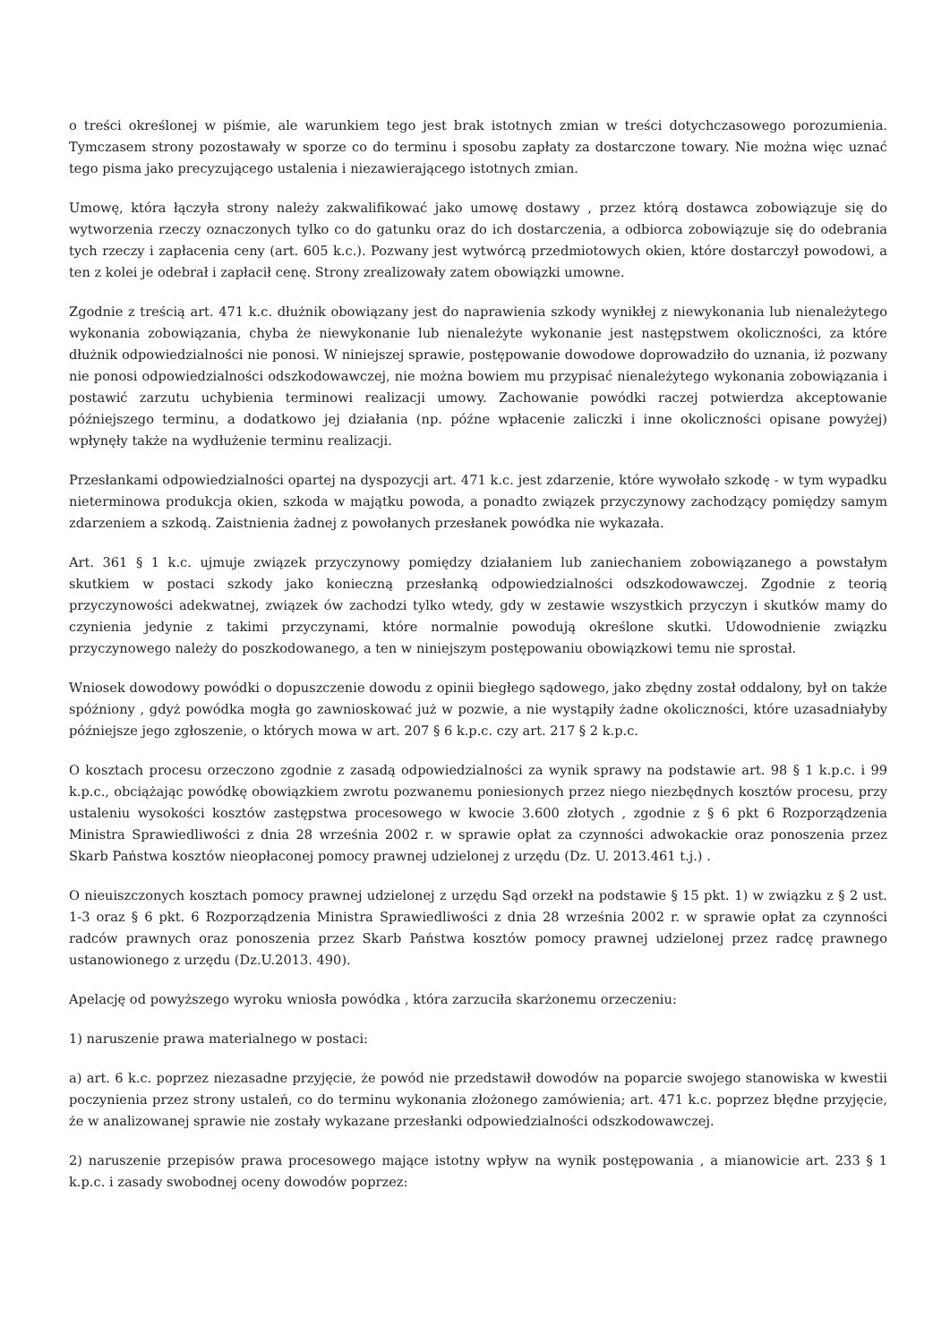o treści określonej w piśmie, ale warunkiem tego jest brak istotnych zmian w treści dotychczasowego porozumienia. Tymczasem strony pozostawały w sporze co do terminu i sposobu zapłaty za dostarczone towary. Nie można więc uznać tego pisma jako precyzującego ustalenia i niezawierającego istotnych zmian.
Umowę, która łączyła strony należy zakwalifikować jako umowę dostawy , przez którą dostawca zobowiązuje się do wytworzenia rzeczy oznaczonych tylko co do gatunku oraz do ich dostarczenia, a odbiorca zobowiązuje się do odebrania tych rzeczy i zapłacenia ceny (art. 605 k.c.). Pozwany jest wytwórcą przedmiotowych okien, które dostarczył powodowi, a ten z kolei je odebrał i zapłacił cenę. Strony zrealizowały zatem obowiązki umowne.
Zgodnie z treścią art. 471 k.c. dłużnik obowiązany jest do naprawienia szkody wynikłej z niewykonania lub nienależytego wykonania zobowiązania, chyba że niewykonanie lub nienależyte wykonanie jest następstwem okoliczności, za które dłużnik odpowiedzialności nie ponosi. W niniejszej sprawie, postępowanie dowodowe doprowadziło do uznania, iż pozwany nie ponosi odpowiedzialności odszkodowawczej, nie można bowiem mu przypisać nienależytego wykonania zobowiązania i postawić zarzutu uchybienia terminowi realizacji umowy. Zachowanie powódki raczej potwierdza akceptowanie późniejszego terminu, a dodatkowo jej działania (np. późne wpłacenie zaliczki i inne okoliczności opisane powyżej) wpłynęły także na wydłużenie terminu realizacji.
Przesłankami odpowiedzialności opartej na dyspozycji art. 471 k.c. jest zdarzenie, które wywołało szkodę - w tym wypadku nieterminowa produkcja okien, szkoda w majątku powoda, a ponadto związek przyczynowy zachodzący pomiędzy samym zdarzeniem a szkodą. Zaistnienia żadnej z powołanych przesłanek powódka nie wykazała.
Art. 361 § 1 k.c. ujmuje związek przyczynowy pomiędzy działaniem lub zaniechaniem zobowiązanego a powstałym skutkiem w postaci szkody jako konieczną przesłanką odpowiedzialności odszkodowawczej. Zgodnie z teorią przyczynowości adekwatnej, związek ów zachodzi tylko wtedy, gdy w zestawie wszystkich przyczyn i skutków mamy do czynienia jedynie z takimi przyczynami, które normalnie powodują określone skutki. Udowodnienie związku przyczynowego należy do poszkodowanego, a ten w niniejszym postępowaniu obowiązkowi temu nie sprostał.
Wniosek dowodowy powódki o dopuszczenie dowodu z opinii biegłego sądowego, jako zbędny został oddalony, był on także spóźniony , gdyż powódka mogła go zawnioskować już w pozwie, a nie wystąpiły żadne okoliczności, które uzasadniałyby późniejsze jego zgłoszenie, o których mowa w art. 207 § 6 k.p.c. czy art. 217 § 2 k.p.c.
O kosztach procesu orzeczono zgodnie z zasadą odpowiedzialności za wynik sprawy na podstawie art. 98 § 1 k.p.c. i 99 k.p.c., obciążając powódkę obowiązkiem zwrotu pozwanemu poniesionych przez niego niezbędnych kosztów procesu, przy ustaleniu wysokości kosztów zastępstwa procesowego w kwocie 3.600 złotych , zgodnie z § 6 pkt 6 Rozporządzenia Ministra Sprawiedliwości z dnia 28 września 2002 r. w sprawie opłat za czynności adwokackie oraz ponoszenia przez Skarb Państwa kosztów nieopłaconej pomocy prawnej udzielonej z urzędu (Dz. U. 2013.461 t.j.) .
O nieuiszczonych kosztach pomocy prawnej udzielonej z urzędu Sąd orzekł na podstawie § 15 pkt. 1) w związku z § 2 ust. 1-3 oraz § 6 pkt. 6 Rozporządzenia Ministra Sprawiedliwości z dnia 28 września 2002 r. w sprawie opłat za czynności radców prawnych oraz ponoszenia przez Skarb Państwa kosztów pomocy prawnej udzielonej przez radcę prawnego ustanowionego z urzędu (Dz.U.2013. 490).
Apelację od powyższego wyroku wniosła powódka , która zarzuciła skarżonemu orzeczeniu:
1) naruszenie prawa materialnego w postaci:
a) art. 6 k.c. poprzez niezasadne przyjęcie, że powód nie przedstawił dowodów na poparcie swojego stanowiska w kwestii poczynienia przez strony ustaleń, co do terminu wykonania złożonego zamówienia; art. 471 k.c. poprzez błędne przyjęcie, że w analizowanej sprawie nie zostały wykazane przesłanki odpowiedzialności odszkodowawczej.
2) naruszenie przepisów prawa procesowego mające istotny wpływ na wynik postępowania , a mianowicie art. 233 § 1 k.p.c. i zasady swobodnej oceny dowodów poprzez: